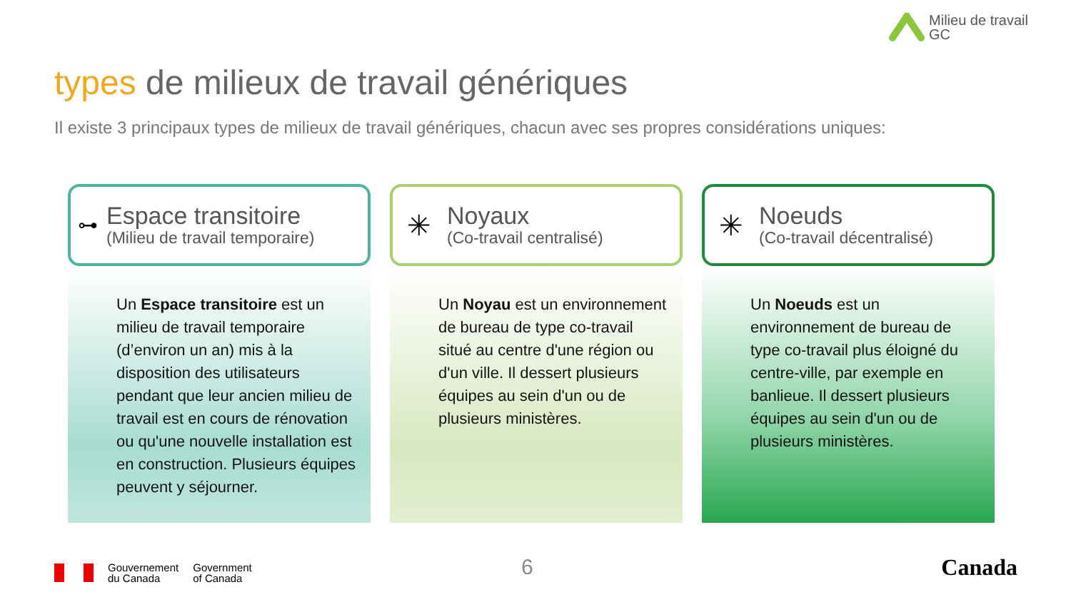Milieu de travail
GC
types de milieux de travail génériques
Il existe 3 principaux types de milieux de travail génériques, chacun avec ses propres considérations uniques:
⊶
Espace transitoire
(Milieu de travail temporaire)
Un Espace transitoire est un milieu de travail temporaire (d’environ un an) mis à la disposition des utilisateurs pendant que leur ancien milieu de travail est en cours de rénovation ou qu'une nouvelle installation est en construction. Plusieurs équipes peuvent y séjourner.
✳
Noyaux
(Co-travail centralisé)
Un Noyau est un environnement de bureau de type co-travail situé au centre d'une région ou d'un ville. Il dessert plusieurs équipes au sein d'un ou de plusieurs ministères.
✳
Noeuds
(Co-travail décentralisé)
Un Noeuds est un environnement de bureau de type co-travail plus éloigné du centre-ville, par exemple en banlieue. Il dessert plusieurs équipes au sein d'un ou de plusieurs ministères.
Gouvernement
du Canada
Government
of Canada
6 Canada